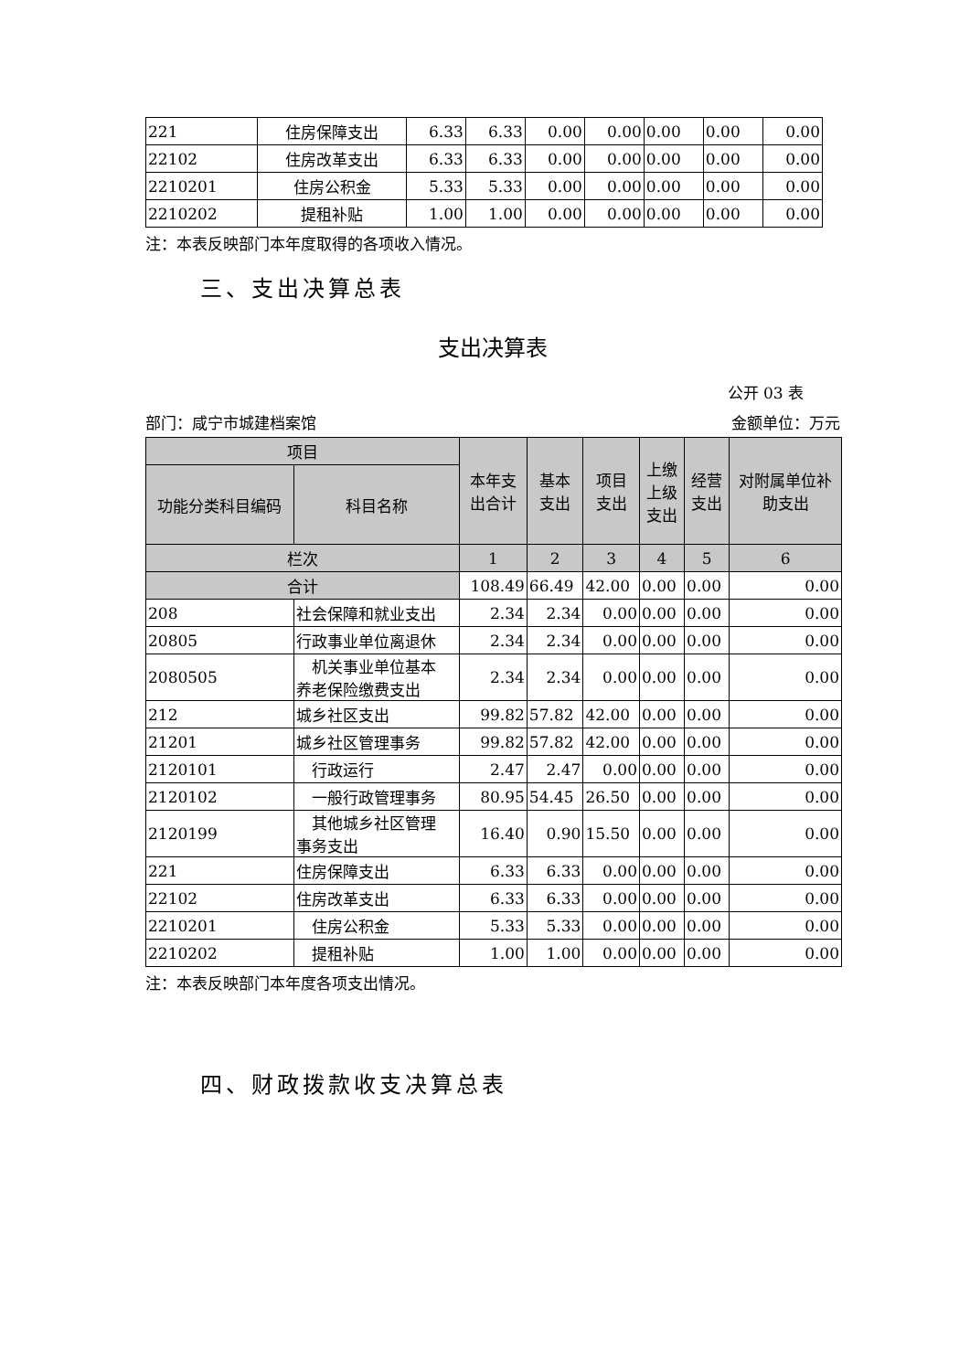| 221 | 住房保障支出 | 6.33 | 6.33 | 0.00 | 0.00 | 0.00 | 0.00 | 0.00 |
| 22102 | 住房改革支出 | 6.33 | 6.33 | 0.00 | 0.00 | 0.00 | 0.00 | 0.00 |
| 2210201 | 住房公积金 | 5.33 | 5.33 | 0.00 | 0.00 | 0.00 | 0.00 | 0.00 |
| 2210202 | 提租补贴 | 1.00 | 1.00 | 0.00 | 0.00 | 0.00 | 0.00 | 0.00 |
注：本表反映部门本年度取得的各项收入情况。
三、支出决算总表
支出决算表
公开 03 表
部门：咸宁市城建档案馆 金额单位：万元
| 项目 | | 本年支 出合计 | 基本 支出 | 项目 支出 | 上缴 上级 支出 | 经营 支出 | 对附属单位补 助支出 |
| 功能分类科目编码 | 科目名称 | | | | | | |
| 栏次 | | 1 | 2 | 3 | 4 | 5 | 6 |
| 合计 | | 108.49 | 66.49 | 42.00 | 0.00 | 0.00 | 0.00 |
| 208 | 社会保障和就业支出 | 2.34 | 2.34 | 0.00 | 0.00 | 0.00 | 0.00 |
| 20805 | 行政事业单位离退休 | 2.34 | 2.34 | 0.00 | 0.00 | 0.00 | 0.00 |
| 2080505 | 机关事业单位基本 养老保险缴费支出 | 2.34 | 2.34 | 0.00 | 0.00 | 0.00 | 0.00 |
| 212 | 城乡社区支出 | 99.82 | 57.82 | 42.00 | 0.00 | 0.00 | 0.00 |
| 21201 | 城乡社区管理事务 | 99.82 | 57.82 | 42.00 | 0.00 | 0.00 | 0.00 |
| 2120101 | 行政运行 | 2.47 | 2.47 | 0.00 | 0.00 | 0.00 | 0.00 |
| 2120102 | 一般行政管理事务 | 80.95 | 54.45 | 26.50 | 0.00 | 0.00 | 0.00 |
| 2120199 | 其他城乡社区管理 事务支出 | 16.40 | 0.90 | 15.50 | 0.00 | 0.00 | 0.00 |
| 221 | 住房保障支出 | 6.33 | 6.33 | 0.00 | 0.00 | 0.00 | 0.00 |
| 22102 | 住房改革支出 | 6.33 | 6.33 | 0.00 | 0.00 | 0.00 | 0.00 |
| 2210201 | 住房公积金 | 5.33 | 5.33 | 0.00 | 0.00 | 0.00 | 0.00 |
| 2210202 | 提租补贴 | 1.00 | 1.00 | 0.00 | 0.00 | 0.00 | 0.00 |
注：本表反映部门本年度各项支出情况。
四、财政拨款收支决算总表